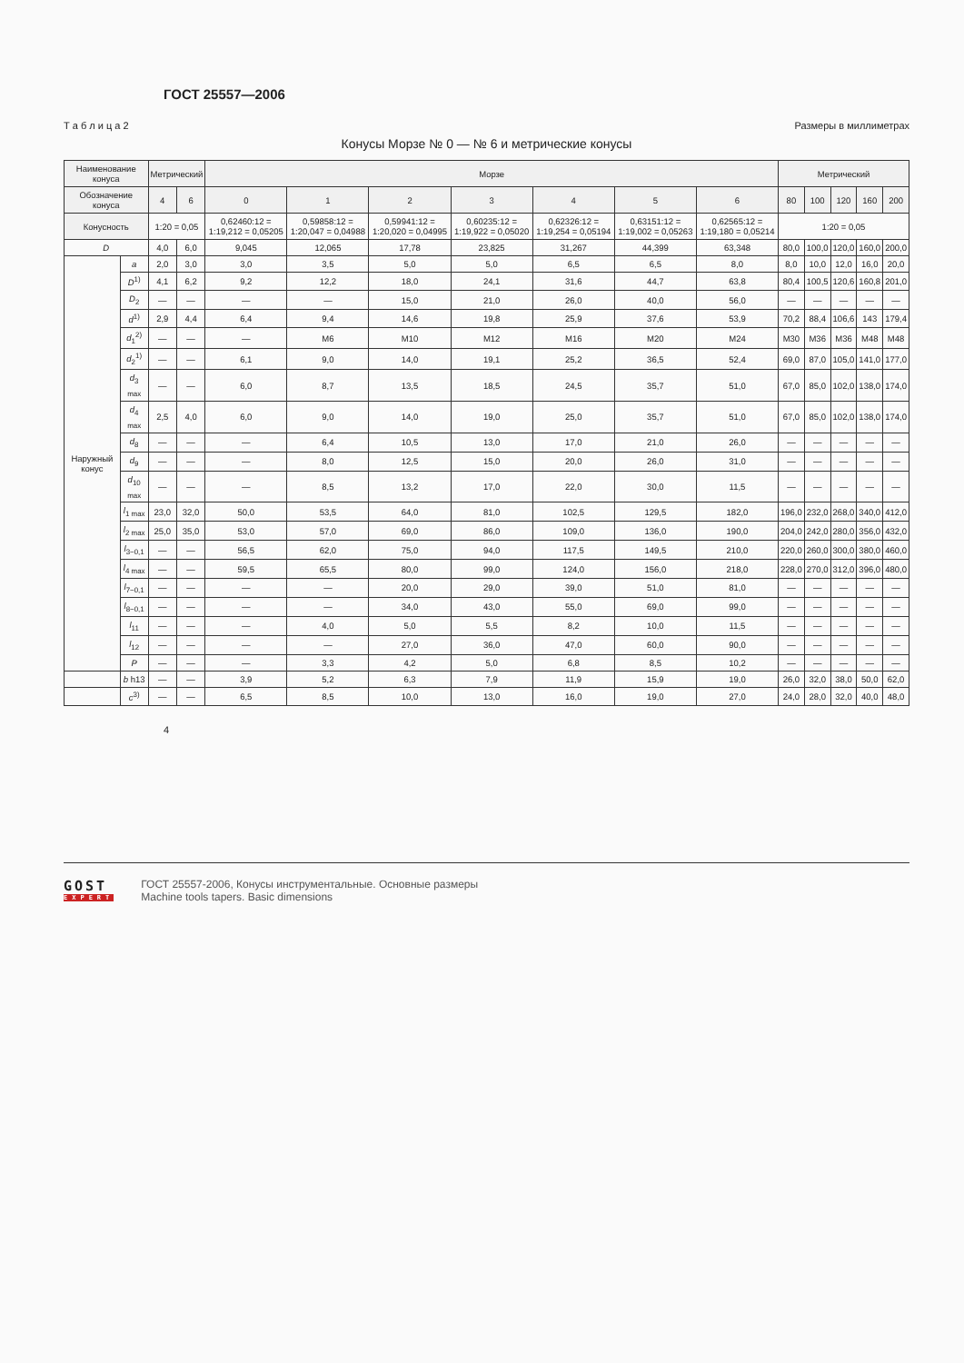ГОСТ 25557—2006
Т а б л и ц а 2 Размеры в миллиметрах
Конусы Морзе № 0 — № 6 и метрические конусы
| Наименование конуса | | Метрический | | Морзе | | | | | | | Метрический | | | | |
| --- | --- | --- | --- | --- | --- | --- | --- | --- | --- | --- | --- | --- | --- | --- | --- |
| Обозначение конуса | | 4 | 6 | 0 | 1 | 2 | 3 | 4 | 5 | 6 | 80 | 100 | 120 | 160 | 200 |
| Конусность | | 1:20 = 0,05 | | 0,62460:12 = 1:19,212 = 0,05205 | 0,59858:12 = 1:20,047 = 0,04988 | 0,59941:12 = 1:20,020 = 0,04995 | 0,60235:12 = 1:19,922 = 0,05020 | 0,62326:12 = 1:19,254 = 0,05194 | 0,63151:12 = 1:19,002 = 0,05263 | 0,62565:12 = 1:19,180 = 0,05214 | 1:20 = 0,05 | | | | |
| D | | 4,0 | 6,0 | 9,045 | 12,065 | 17,78 | 23,825 | 31,267 | 44,399 | 63,348 | 80,0 | 100,0 | 120,0 | 160,0 | 200,0 |
| Наружный конус | a | 2,0 | 3,0 | 3,0 | 3,5 | 5,0 | 5,0 | 6,5 | 6,5 | 8,0 | 8,0 | 10,0 | 12,0 | 16,0 | 20,0 |
| | D<sup>1)</sup> | 4,1 | 6,2 | 9,2 | 12,2 | 18,0 | 24,1 | 31,6 | 44,7 | 63,8 | 80,4 | 100,5 | 120,6 | 160,8 | 201,0 |
| | D<sub>2</sub> | — | — | — | — | 15,0 | 21,0 | 26,0 | 40,0 | 56,0 | — | — | — | — | — |
| | d<sup>1)</sup> | 2,9 | 4,4 | 6,4 | 9,4 | 14,6 | 19,8 | 25,9 | 37,6 | 53,9 | 70,2 | 88,4 | 106,6 | 143 | 179,4 |
| | d<sub>1</sub><sup>2)</sup> | — | — | — | M6 | M10 | M12 | M16 | M20 | M24 | M30 | M36 | M36 | M48 | M48 |
| | d<sub>2</sub><sup>1)</sup> | — | — | 6,1 | 9,0 | 14,0 | 19,1 | 25,2 | 36,5 | 52,4 | 69,0 | 87,0 | 105,0 | 141,0 | 177,0 |
| | d<sub>3 max</sub> | — | — | 6,0 | 8,7 | 13,5 | 18,5 | 24,5 | 35,7 | 51,0 | 67,0 | 85,0 | 102,0 | 138,0 | 174,0 |
| | d<sub>4 max</sub> | 2,5 | 4,0 | 6,0 | 9,0 | 14,0 | 19,0 | 25,0 | 35,7 | 51,0 | 67,0 | 85,0 | 102,0 | 138,0 | 174,0 |
| | d<sub>8</sub> | — | — | — | 6,4 | 10,5 | 13,0 | 17,0 | 21,0 | 26,0 | — | — | — | — | — |
| | d<sub>9</sub> | — | — | — | 8,0 | 12,5 | 15,0 | 20,0 | 26,0 | 31,0 | — | — | — | — | — |
| | d<sub>10 max</sub> | — | — | — | 8,5 | 13,2 | 17,0 | 22,0 | 30,0 | 11,5 | — | — | — | — | — |
| | l<sub>1 max</sub> | 23,0 | 32,0 | 50,0 | 53,5 | 64,0 | 81,0 | 102,5 | 129,5 | 182,0 | 196,0 | 232,0 | 268,0 | 340,0 | 412,0 |
| | l<sub>2 max</sub> | 25,0 | 35,0 | 53,0 | 57,0 | 69,0 | 86,0 | 109,0 | 136,0 | 190,0 | 204,0 | 242,0 | 280,0 | 356,0 | 432,0 |
| | l<sub>3−0,1</sub> | — | — | 56,5 | 62,0 | 75,0 | 94,0 | 117,5 | 149,5 | 210,0 | 220,0 | 260,0 | 300,0 | 380,0 | 460,0 |
| | l<sub>4 max</sub> | — | — | 59,5 | 65,5 | 80,0 | 99,0 | 124,0 | 156,0 | 218,0 | 228,0 | 270,0 | 312,0 | 396,0 | 480,0 |
| | l<sub>7−0,1</sub> | — | — | — | — | 20,0 | 29,0 | 39,0 | 51,0 | 81,0 | — | — | — | — | — |
| | l<sub>8−0,1</sub> | — | — | — | — | 34,0 | 43,0 | 55,0 | 69,0 | 99,0 | — | — | — | — | — |
| | l<sub>11</sub> | — | — | — | 4,0 | 5,0 | 5,5 | 8,2 | 10,0 | 11,5 | — | — | — | — | — |
| | l<sub>12</sub> | — | — | — | — | 27,0 | 36,0 | 47,0 | 60,0 | 90,0 | — | — | — | — | — |
| | P | — | — | — | 3,3 | 4,2 | 5,0 | 6,8 | 8,5 | 10,2 | — | — | — | — | — |
| | b h13 | — | — | 3,9 | 5,2 | 6,3 | 7,9 | 11,9 | 15,9 | 19,0 | 26,0 | 32,0 | 38,0 | 50,0 | 62,0 |
| | c<sup>3)</sup> | — | — | 6,5 | 8,5 | 10,0 | 13,0 | 16,0 | 19,0 | 27,0 | 24,0 | 28,0 | 32,0 | 40,0 | 48,0 |
4
GOST
EXPERT
ГОСТ 25557-2006, Конусы инструментальные. Основные размеры
Machine tools tapers. Basic dimensions